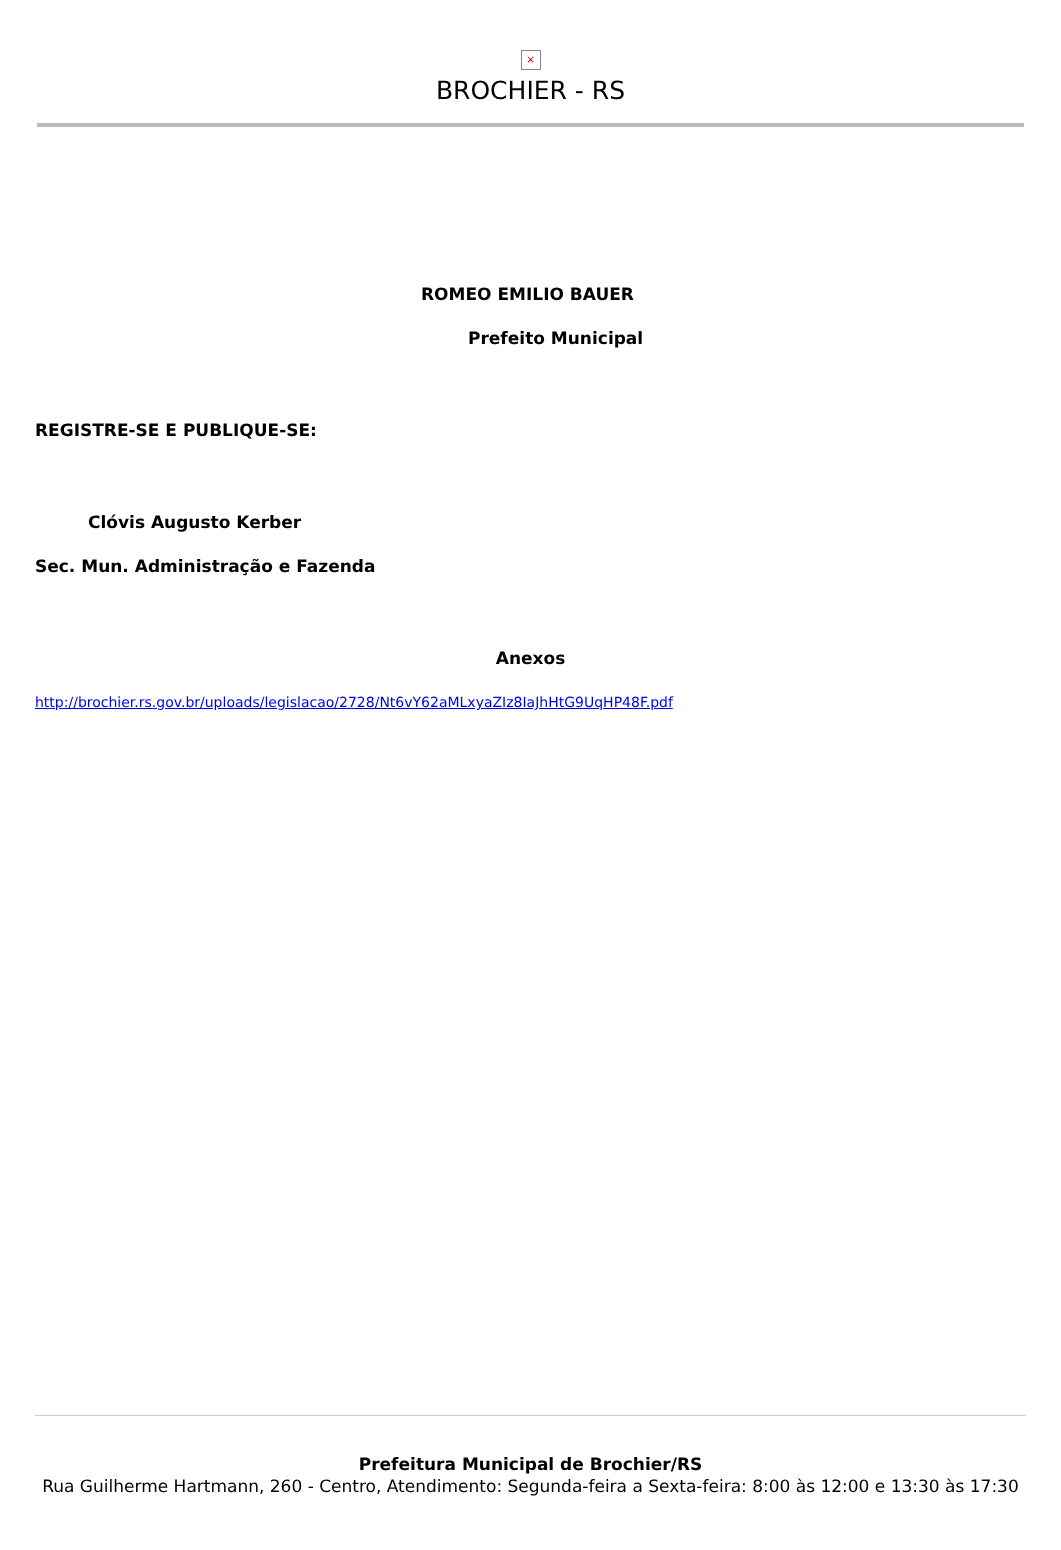×
BROCHIER - RS
ROMEO EMILIO BAUER
Prefeito Municipal
REGISTRE-SE E PUBLIQUE-SE:
Clóvis Augusto Kerber
Sec. Mun. Administração e Fazenda
Anexos
http://brochier.rs.gov.br/uploads/legislacao/2728/Nt6vY62aMLxyaZIz8IaJhHtG9UqHP48F.pdf
Prefeitura Municipal de Brochier/RS
Rua Guilherme Hartmann, 260 - Centro, Atendimento: Segunda-feira a Sexta-feira: 8:00 às 12:00 e 13:30 às 17:30